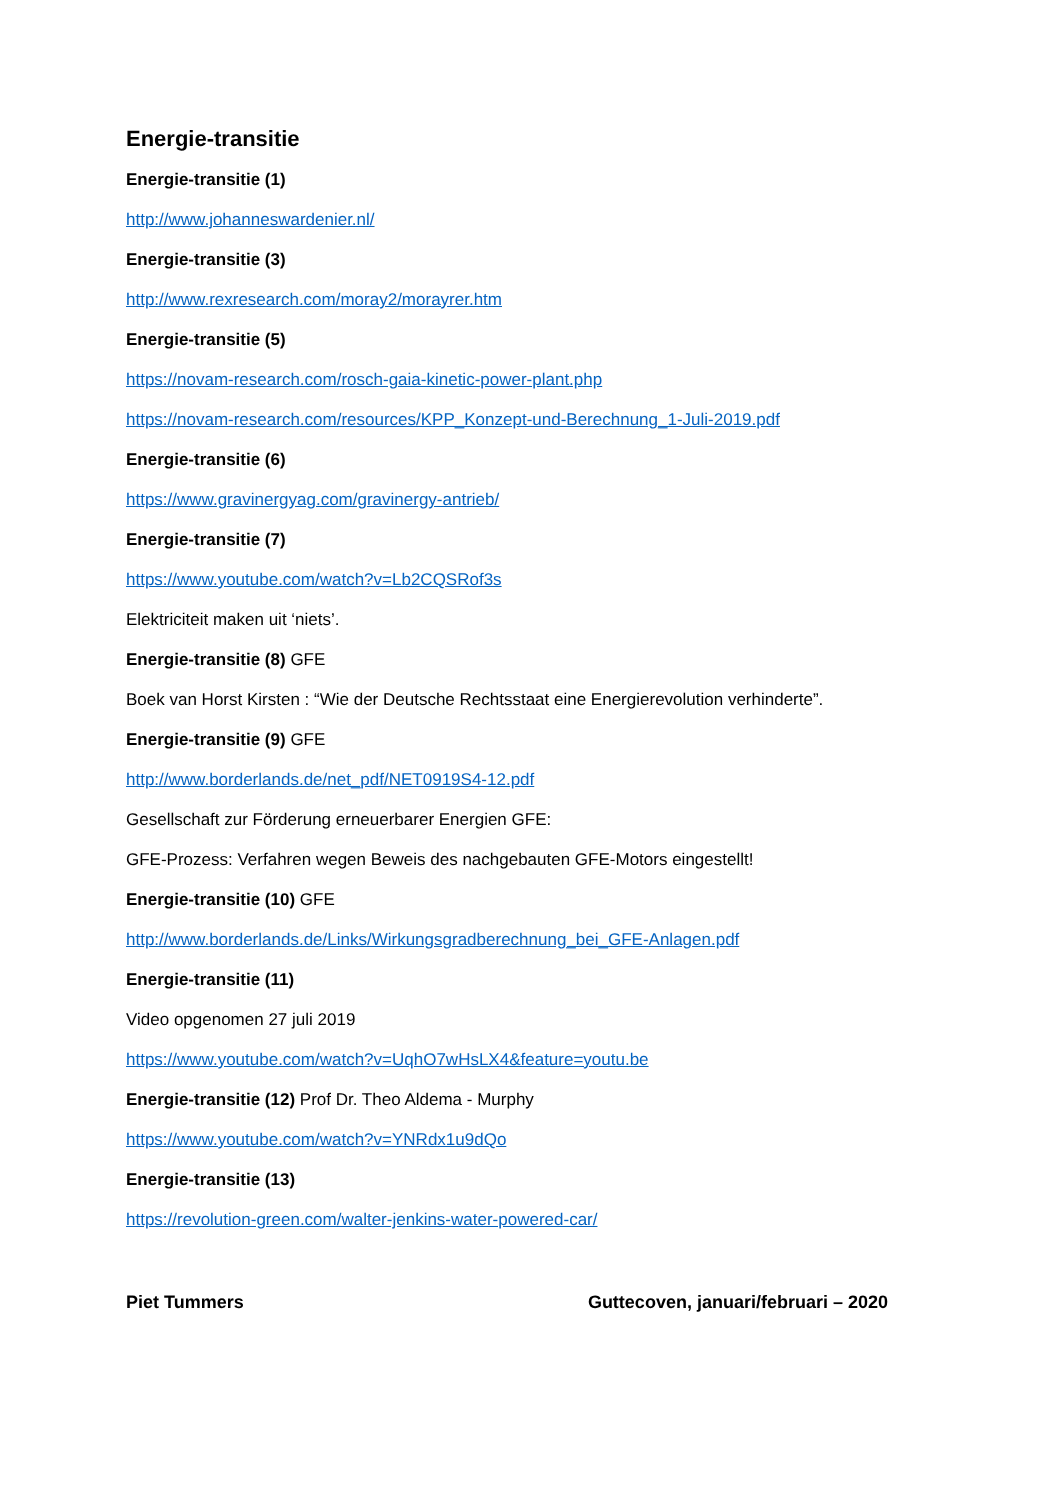Energie-transitie
Energie-transitie (1)
http://www.johanneswardenier.nl/
Energie-transitie (3)
http://www.rexresearch.com/moray2/morayrer.htm
Energie-transitie (5)
https://novam-research.com/rosch-gaia-kinetic-power-plant.php
https://novam-research.com/resources/KPP_Konzept-und-Berechnung_1-Juli-2019.pdf
Energie-transitie (6)
https://www.gravinergyag.com/gravinergy-antrieb/
Energie-transitie (7)
https://www.youtube.com/watch?v=Lb2CQSRof3s
Elektriciteit maken uit ‘niets’.
Energie-transitie (8) GFE
Boek van Horst Kirsten : “Wie der Deutsche Rechtsstaat eine Energierevolution verhinderte”.
Energie-transitie (9) GFE
http://www.borderlands.de/net_pdf/NET0919S4-12.pdf
Gesellschaft zur Förderung erneuerbarer Energien GFE:
GFE-Prozess: Verfahren wegen Beweis des nachgebauten GFE-Motors eingestellt!
Energie-transitie (10) GFE
http://www.borderlands.de/Links/Wirkungsgradberechnung_bei_GFE-Anlagen.pdf
Energie-transitie (11)
Video opgenomen 27 juli 2019
https://www.youtube.com/watch?v=UqhO7wHsLX4&feature=youtu.be
Energie-transitie (12) Prof Dr. Theo Aldema - Murphy
https://www.youtube.com/watch?v=YNRdx1u9dQo
Energie-transitie (13)
https://revolution-green.com/walter-jenkins-water-powered-car/
Piet Tummers Guttecoven, januari/februari – 2020